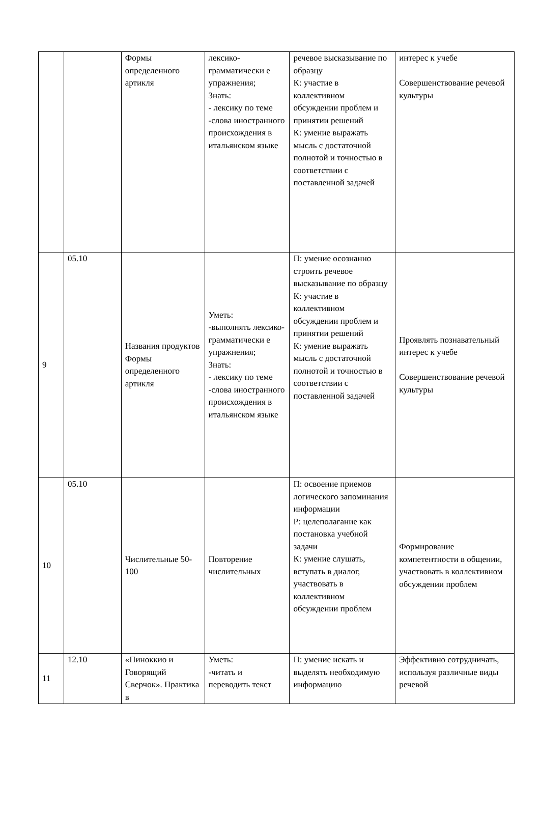| | | Формы определенного артикля | лексико-грамматически е упражнения; Знать: - лексику по теме -слова иностранного происхождения в итальянском языке | речевое высказывание по образцу К: участие в коллективном обсуждении проблем и принятии решений К: умение выражать мысль с достаточной полнотой и точностью в соответствии с поставленной задачей | интерес к учебе Совершенствование речевой культуры |
| 9 | 05.10 | Названия продуктов Формы определенного артикля | Уметь: -выполнять лексико-грамматически е упражнения; Знать: - лексику по теме -слова иностранного происхождения в итальянском языке | П: умение осознанно строить речевое высказывание по образцу К: участие в коллективном обсуждении проблем и принятии решений К: умение выражать мысль с достаточной полнотой и точностью в соответствии с поставленной задачей | Проявлять познавательный интерес к учебе Совершенствование речевой культуры |
| 10 | 05.10 | Числительные 50-100 | Повторение числительных | П: освоение приемов логического запоминания информации Р: целеполагание как постановка учебной задачи К: умение слушать, вступать в диалог, участвовать в коллективном обсуждении проблем | Формирование компетентности в общении, участвовать в коллективном обсуждении проблем |
| 11 | 12.10 | «Пиноккио и Говорящий Сверчок». Практика в | Уметь: -читать и переводить текст | П: умение искать и выделять необходимую информацию | Эффективно сотрудничать, используя различные виды речевой |